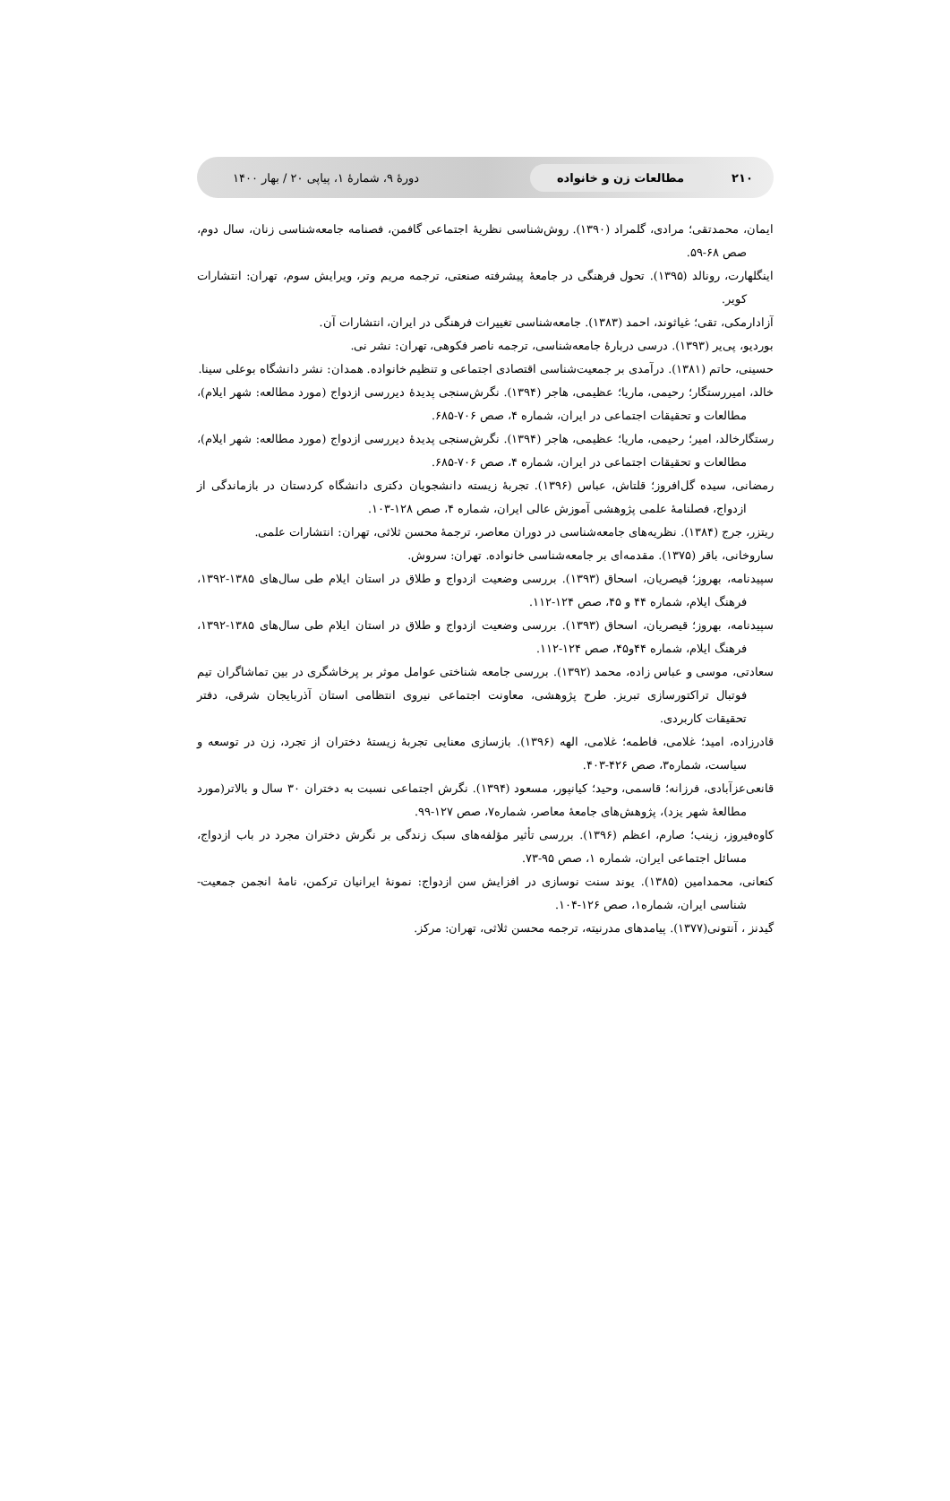۲۱۰ مطالعات زن و خانواده دورهٔ ۹، شمارهٔ ۱، پیاپی ۲۰ / بهار ۱۴۰۰
ایمان، محمدتقی؛ مرادی، گلمراد (۱۳۹۰). روش‌شناسی نظریهٔ اجتماعی گافمن، فصنامه جامعه‌شناسی زنان، سال دوم، صص ۶۸-۵۹.
اینگلهارت، رونالد (۱۳۹۵). تحول فرهنگی در جامعهٔ پیشرفته صنعتی، ترجمه مریم وتر، ویرایش سوم، تهران: انتشارات کویر.
آزادارمکی، تقی؛ غیاثوند، احمد (۱۳۸۳). جامعه‌شناسی تغییرات فرهنگی در ایران، انتشارات آن.
بوردیو، پی‌یر (۱۳۹۳). درسی دربارهٔ جامعه‌شناسی، ترجمه ناصر فکوهی، تهران: نشر نی.
حسینی، حاتم (۱۳۸۱). درآمدی بر جمعیت‌شناسی اقتصادی اجتماعی و تنظیم خانواده. همدان: نشر دانشگاه بوعلی سینا.
خالد، امیررستگار؛ رحیمی، ماریا؛ عظیمی، هاجر (۱۳۹۴). نگرش‌سنجی پدیدهٔ دیررسی ازدواج (مورد مطالعه: شهر ایلام)، مطالعات و تحقیقات اجتماعی در ایران، شماره ۴، صص ۷۰۶-۶۸۵.
رستگارخالد، امیر؛ رحیمی، ماریا؛ عظیمی، هاجر (۱۳۹۴). نگرش‌سنجی پدیدهٔ دیررسی ازدواج (مورد مطالعه: شهر ایلام)، مطالعات و تحقیقات اجتماعی در ایران، شماره ۴، صص ۷۰۶-۶۸۵.
رمضانی، سیده گل‌افروز؛ قلتاش، عباس (۱۳۹۶). تجربهٔ زیسته دانشجویان دکتری دانشگاه کردستان در بازماندگی از ازدواج، فصلنامهٔ علمی پژوهشی آموزش عالی ایران، شماره ۴، صص ۱۲۸-۱۰۳.
ریتزر، جرج (۱۳۸۴). نظریه‌های جامعه‌شناسی در دوران معاصر، ترجمهٔ محسن ثلاثی، تهران: انتشارات علمی.
ساروخانی، باقر (۱۳۷۵). مقدمه‌ای بر جامعه‌شناسی خانواده. تهران: سروش.
سپیدنامه، بهروز؛ قیصریان، اسحاق (۱۳۹۳). بررسی وضعیت ازدواج و طلاق در استان ایلام طی سال‌های ۱۳۸۵-۱۳۹۲، فرهنگ ایلام، شماره ۴۴ و ۴۵، صص ۱۲۴-۱۱۲.
سپیدنامه، بهروز؛ قیصریان، اسحاق (۱۳۹۳). بررسی وضعیت ازدواج و طلاق در استان ایلام طی سال‌های ۱۳۸۵-۱۳۹۲، فرهنگ ایلام، شماره ۴۴و۴۵، صص ۱۲۴-۱۱۲.
سعادتی، موسی و عباس زاده، محمد (۱۳۹۲). بررسی جامعه شناختی عوامل موثر بر پرخاشگری در بین تماشاگران تیم فوتبال تراکتورسازی تبریز. طرح پژوهشی، معاونت اجتماعی نیروی انتظامی استان آذربایجان شرقی، دفتر تحقیقات کاربردی.
قادرزاده، امید؛ غلامی، فاطمه؛ غلامی، الهه (۱۳۹۶). بازسازی معنایی تجربهٔ زیستهٔ دختران از تجرد، زن در توسعه و سیاست، شماره۳، صص ۴۲۶-۴۰۳.
قانعی‌عزآبادی، فرزانه؛ قاسمی، وحید؛ کیانپور، مسعود (۱۳۹۴). نگرش اجتماعی نسبت به دختران ۳۰ سال و بالاتر(مورد مطالعهٔ شهر یزد)، پژوهش‌های جامعهٔ معاصر، شماره۷، صص ۱۲۷-۹۹.
کاوه‌فیروز، زینب؛ صارم، اعظم (۱۳۹۶). بررسی تأثیر مؤلفه‌های سبک زندگی بر نگرش دختران مجرد در باب ازدواج، مسائل اجتماعی ایران، شماره ۱، صص ۹۵-۷۳.
کنعانی، محمدامین (۱۳۸۵). یوند سنت نوسازی در افزایش سن ازدواج: نمونهٔ ایرانیان ترکمن، نامهٔ انجمن جمعیت-شناسی ایران، شماره۱، صص ۱۲۶-۱۰۴.
گیدنز ، آنتونی(۱۳۷۷). پیامدهای مدرنیته، ترجمه محسن ثلاثی، تهران: مرکز.